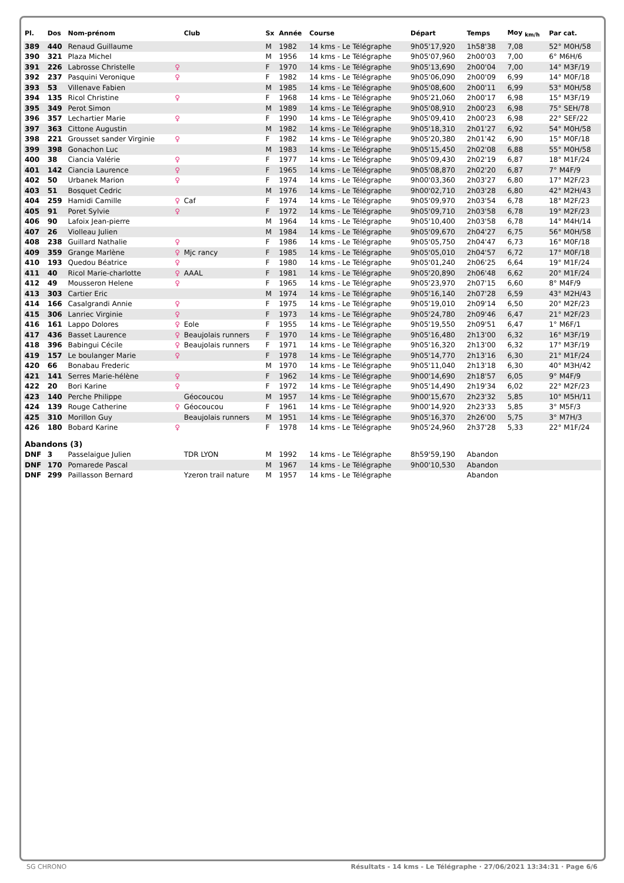| Pl. | Dos | Nom-prénom | | Club | Sx | Année | Course | Départ | Temps | Moy <sub>km/h</sub> | Par cat. |
| --- | --- | --- | --- | --- | --- | --- | --- | --- | --- | --- | --- |
| 389 | 440 | Renaud Guillaume | | | M | 1982 | 14 kms - Le Télégraphe | 9h05'17,920 | 1h58'38 | 7,08 | 52° M0H/58 |
| 390 | 321 | Plaza Michel | | | M | 1956 | 14 kms - Le Télégraphe | 9h05'07,960 | 2h00'03 | 7,00 | 6° M6H/6 |
| 391 | 226 | Labrosse Christelle | ♀ | | F | 1970 | 14 kms - Le Télégraphe | 9h05'13,690 | 2h00'04 | 7,00 | 14° M3F/19 |
| 392 | 237 | Pasquini Veronique | ♀ | | F | 1982 | 14 kms - Le Télégraphe | 9h05'06,090 | 2h00'09 | 6,99 | 14° M0F/18 |
| 393 | 53 | Villenave Fabien | | | M | 1985 | 14 kms - Le Télégraphe | 9h05'08,600 | 2h00'11 | 6,99 | 53° M0H/58 |
| 394 | 135 | Ricol Christine | ♀ | | F | 1968 | 14 kms - Le Télégraphe | 9h05'21,060 | 2h00'17 | 6,98 | 15° M3F/19 |
| 395 | 349 | Perot Simon | | | M | 1989 | 14 kms - Le Télégraphe | 9h05'08,910 | 2h00'23 | 6,98 | 75° SEH/78 |
| 396 | 357 | Lechartier Marie | ♀ | | F | 1990 | 14 kms - Le Télégraphe | 9h05'09,410 | 2h00'23 | 6,98 | 22° SEF/22 |
| 397 | 363 | Cittone Augustin | | | M | 1982 | 14 kms - Le Télégraphe | 9h05'18,310 | 2h01'27 | 6,92 | 54° M0H/58 |
| 398 | 221 | Grousset sander Virginie | ♀ | | F | 1982 | 14 kms - Le Télégraphe | 9h05'20,380 | 2h01'42 | 6,90 | 15° M0F/18 |
| 399 | 398 | Gonachon Luc | | | M | 1983 | 14 kms - Le Télégraphe | 9h05'15,450 | 2h02'08 | 6,88 | 55° M0H/58 |
| 400 | 38 | Ciancia Valérie | ♀ | | F | 1977 | 14 kms - Le Télégraphe | 9h05'09,430 | 2h02'19 | 6,87 | 18° M1F/24 |
| 401 | 142 | Ciancia Laurence | ♀ | | F | 1965 | 14 kms - Le Télégraphe | 9h05'08,870 | 2h02'20 | 6,87 | 7° M4F/9 |
| 402 | 50 | Urbanek Marion | ♀ | | F | 1974 | 14 kms - Le Télégraphe | 9h00'03,360 | 2h03'27 | 6,80 | 17° M2F/23 |
| 403 | 51 | Bosquet Cedric | | | M | 1976 | 14 kms - Le Télégraphe | 9h00'02,710 | 2h03'28 | 6,80 | 42° M2H/43 |
| 404 | 259 | Hamidi Camille | ♀ | Caf | F | 1974 | 14 kms - Le Télégraphe | 9h05'09,970 | 2h03'54 | 6,78 | 18° M2F/23 |
| 405 | 91 | Poret Sylvie | ♀ | | F | 1972 | 14 kms - Le Télégraphe | 9h05'09,710 | 2h03'58 | 6,78 | 19° M2F/23 |
| 406 | 90 | Lafoix Jean-pierre | | | M | 1964 | 14 kms - Le Télégraphe | 9h05'10,400 | 2h03'58 | 6,78 | 14° M4H/14 |
| 407 | 26 | Violleau Julien | | | M | 1984 | 14 kms - Le Télégraphe | 9h05'09,670 | 2h04'27 | 6,75 | 56° M0H/58 |
| 408 | 238 | Guillard Nathalie | ♀ | | F | 1986 | 14 kms - Le Télégraphe | 9h05'05,750 | 2h04'47 | 6,73 | 16° M0F/18 |
| 409 | 359 | Grange Marlène | ♀ | Mjc rancy | F | 1985 | 14 kms - Le Télégraphe | 9h05'05,010 | 2h04'57 | 6,72 | 17° M0F/18 |
| 410 | 193 | Quedou Béatrice | ♀ | | F | 1980 | 14 kms - Le Télégraphe | 9h05'01,240 | 2h06'25 | 6,64 | 19° M1F/24 |
| 411 | 40 | Ricol Marie-charlotte | ♀ | AAAL | F | 1981 | 14 kms - Le Télégraphe | 9h05'20,890 | 2h06'48 | 6,62 | 20° M1F/24 |
| 412 | 49 | Mousseron Helene | ♀ | | F | 1965 | 14 kms - Le Télégraphe | 9h05'23,970 | 2h07'15 | 6,60 | 8° M4F/9 |
| 413 | 303 | Cartier Eric | | | M | 1974 | 14 kms - Le Télégraphe | 9h05'16,140 | 2h07'28 | 6,59 | 43° M2H/43 |
| 414 | 166 | Casalgrandi Annie | ♀ | | F | 1975 | 14 kms - Le Télégraphe | 9h05'19,010 | 2h09'14 | 6,50 | 20° M2F/23 |
| 415 | 306 | Lanriec Virginie | ♀ | | F | 1973 | 14 kms - Le Télégraphe | 9h05'24,780 | 2h09'46 | 6,47 | 21° M2F/23 |
| 416 | 161 | Lappo Dolores | ♀ | Eole | F | 1955 | 14 kms - Le Télégraphe | 9h05'19,550 | 2h09'51 | 6,47 | 1° M6F/1 |
| 417 | 436 | Basset Laurence | ♀ | Beaujolais runners | F | 1970 | 14 kms - Le Télégraphe | 9h05'16,480 | 2h13'00 | 6,32 | 16° M3F/19 |
| 418 | 396 | Babingui Cécile | ♀ | Beaujolais runners | F | 1971 | 14 kms - Le Télégraphe | 9h05'16,320 | 2h13'00 | 6,32 | 17° M3F/19 |
| 419 | 157 | Le boulanger Marie | ♀ | | F | 1978 | 14 kms - Le Télégraphe | 9h05'14,770 | 2h13'16 | 6,30 | 21° M1F/24 |
| 420 | 66 | Bonabau Frederic | | | M | 1970 | 14 kms - Le Télégraphe | 9h05'11,040 | 2h13'18 | 6,30 | 40° M3H/42 |
| 421 | 141 | Serres Marie-hélène | ♀ | | F | 1962 | 14 kms - Le Télégraphe | 9h00'14,690 | 2h18'57 | 6,05 | 9° M4F/9 |
| 422 | 20 | Bori Karine | ♀ | | F | 1972 | 14 kms - Le Télégraphe | 9h05'14,490 | 2h19'34 | 6,02 | 22° M2F/23 |
| 423 | 140 | Perche Philippe | | Géocoucou | M | 1957 | 14 kms - Le Télégraphe | 9h00'15,670 | 2h23'32 | 5,85 | 10° M5H/11 |
| 424 | 139 | Rouge Catherine | ♀ | Géocoucou | F | 1961 | 14 kms - Le Télégraphe | 9h00'14,920 | 2h23'33 | 5,85 | 3° M5F/3 |
| 425 | 310 | Morillon Guy | | Beaujolais runners | M | 1951 | 14 kms - Le Télégraphe | 9h05'16,370 | 2h26'00 | 5,75 | 3° M7H/3 |
| 426 | 180 | Bobard Karine | ♀ | | F | 1978 | 14 kms - Le Télégraphe | 9h05'24,960 | 2h37'28 | 5,33 | 22° M1F/24 |
| Abandons (3) | | | | | | | | | | | |
| DNF | 3 | Passelaigue Julien | | TDR LYON | M | 1992 | 14 kms - Le Télégraphe | 8h59'59,190 | Abandon | | |
| DNF | 170 | Pomarede Pascal | | | M | 1967 | 14 kms - Le Télégraphe | 9h00'10,530 | Abandon | | |
| DNF | 299 | Paillasson Bernard | | Yzeron trail nature | M | 1957 | 14 kms - Le Télégraphe | | Abandon | | |
SG CHRONO Résultats - 14 kms - Le Télégraphe · 27/06/2021 13:34:31 · Page 6/6